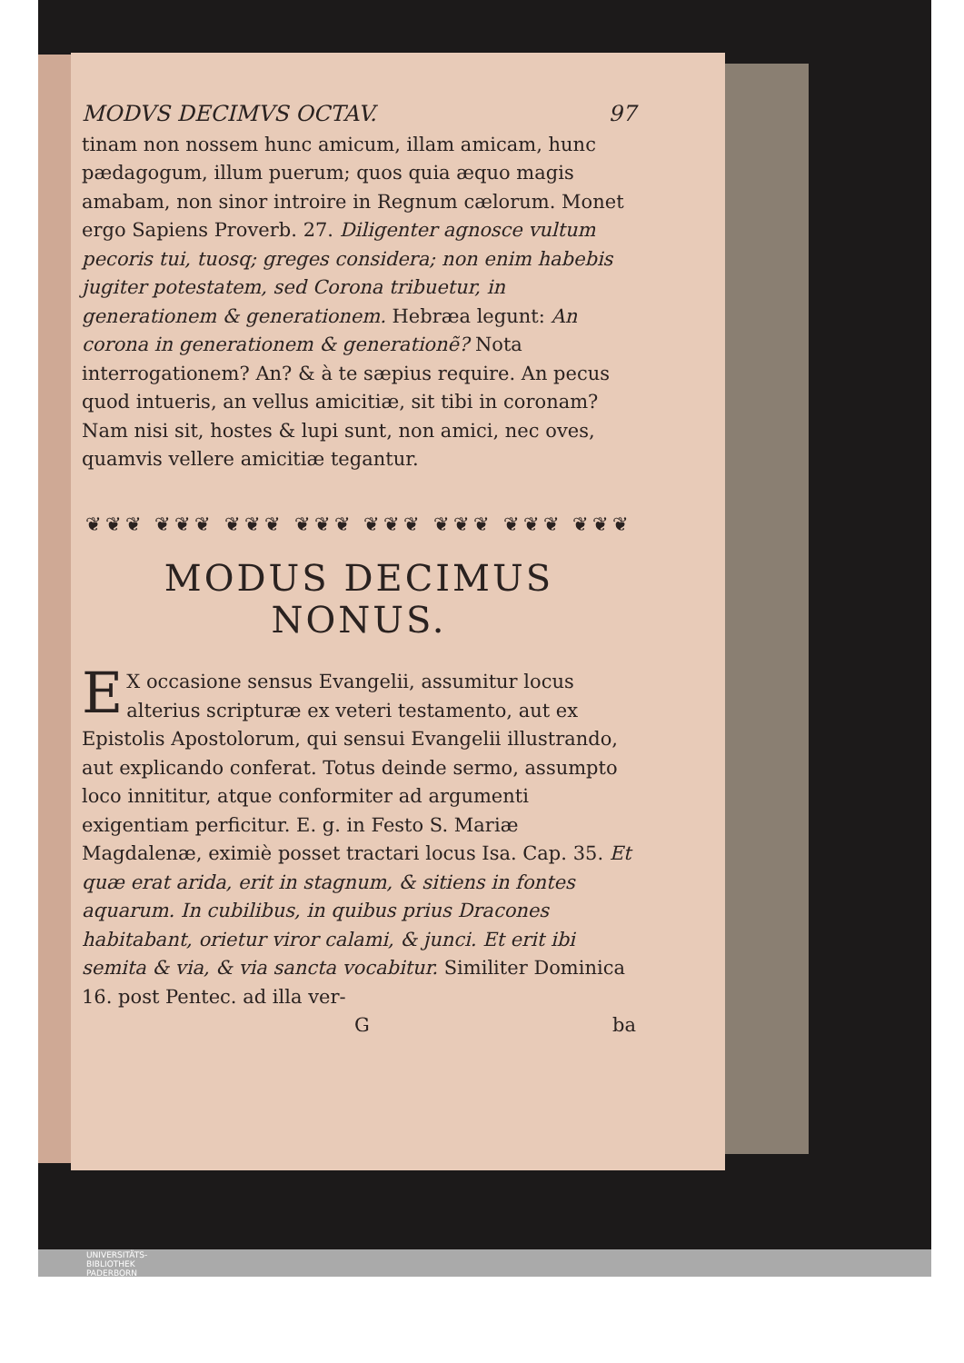MODVS DECIMVS OCTAV. 97
tinam non nossem hunc amicum, illam amicam, hunc pædagogum, illum puerum; quos quia æquo magis amabam, non sinor introire in Regnum cælorum. Monet ergo Sapiens Proverb. 27. Diligenter agnosce vultum pecoris tui, tuosq; greges considera; non enim habebis jugiter potestatem, sed Corona tribuetur, in generationem & generationem. Hebræa legunt: An corona in generationem & generationẽ? Nota interrogationem? An? & à te sæpius require. An pecus quod intueris, an vellus amicitiæ, sit tibi in coronam? Nam nisi sit, hostes & lupi sunt, non amici, nec oves, quamvis vellere amicitiæ tegantur.
❦❦❦ ❦❦❦ ❦❦❦ ❦❦❦ ❦❦❦ ❦❦❦ ❦❦❦ ❦❦❦
MODUS DECIMUS
NONUS.
EX occasione sensus Evangelii, assumitur locus alterius scripturæ ex veteri testamento, aut ex Epistolis Apostolorum, qui sensui Evangelii illustrando, aut explicando conferat. Totus deinde sermo, assumpto loco innititur, atque conformiter ad argumenti exigentiam perficitur. E. g. in Festo S. Mariæ Magdalenæ, eximiè posset tractari locus Isa. Cap. 35. Et quæ erat arida, erit in stagnum, & sitiens in fontes aquarum. In cubilibus, in quibus prius Dracones habitabant, orietur viror calami, & junci. Et erit ibi semita & via, & via sancta vocabitur. Similiter Dominica 16. post Pentec. ad illa ver-
Gba
UNIVERSITÄTS-
BIBLIOTHEK
PADERBORN